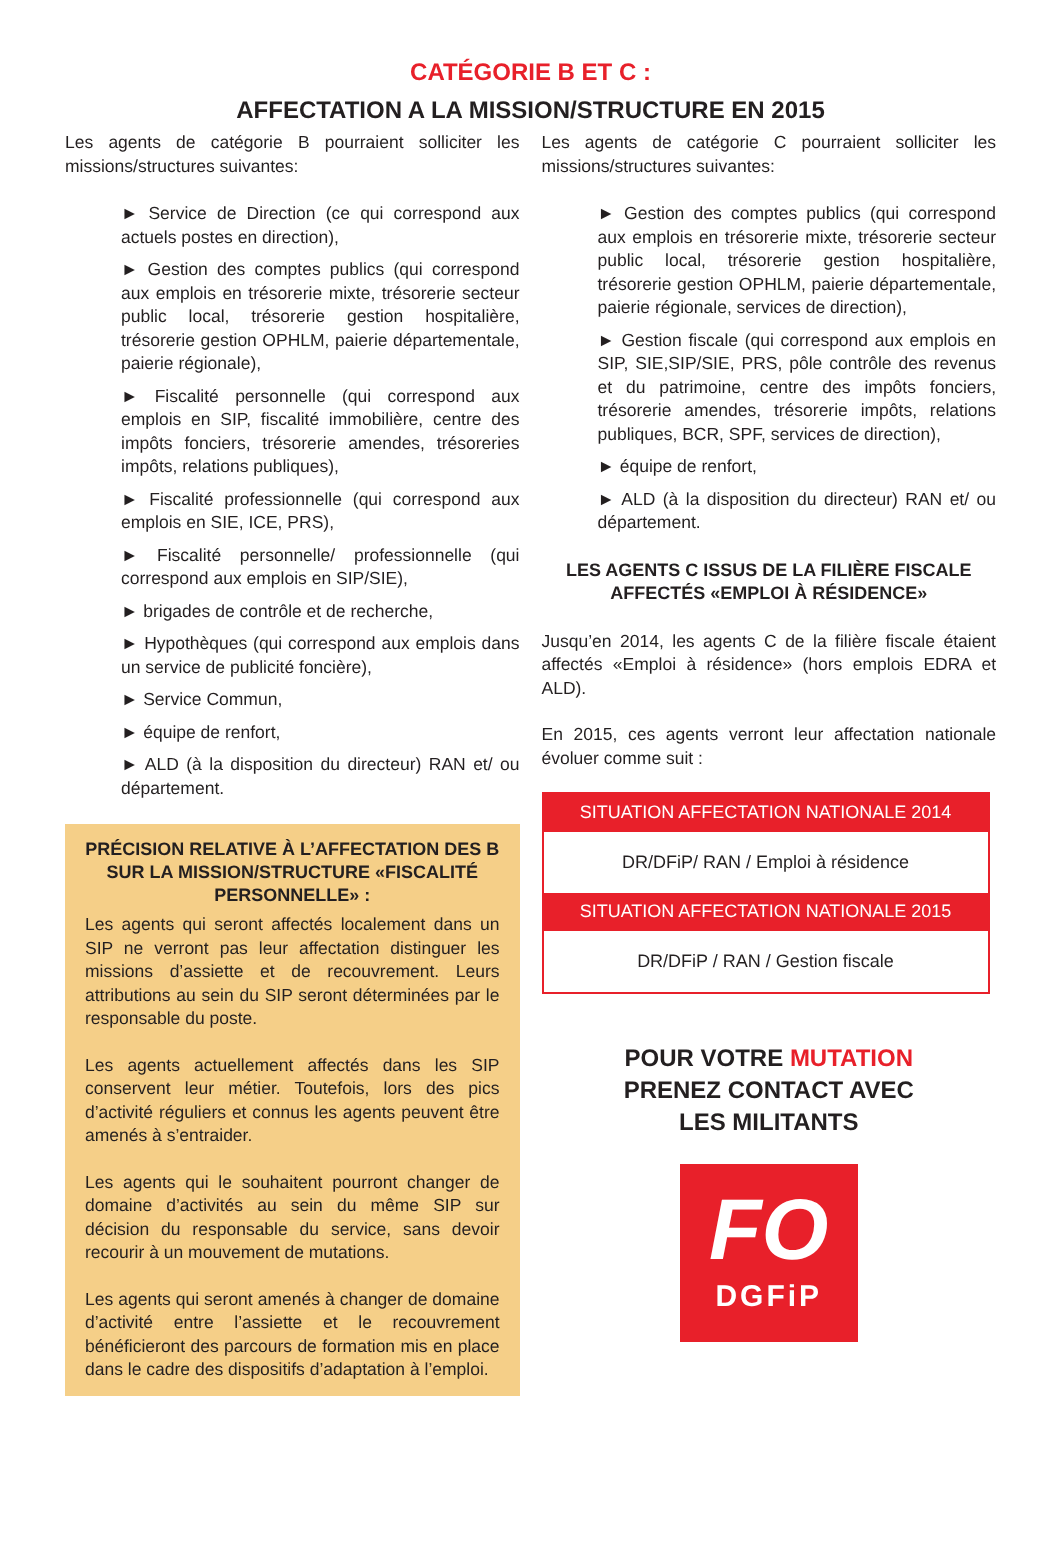CATÉGORIE B ET C :
AFFECTATION A LA MISSION/STRUCTURE EN 2015
Les agents de catégorie B pourraient solliciter les missions/structures suivantes:
► Service de Direction (ce qui correspond aux actuels postes en direction),
► Gestion des comptes publics (qui correspond aux emplois en trésorerie mixte, trésorerie secteur public local, trésorerie gestion hospitalière, trésorerie gestion OPHLM, paierie départementale, paierie régionale),
► Fiscalité personnelle (qui correspond aux emplois en SIP, fiscalité immobilière, centre des impôts fonciers, trésorerie amendes, trésoreries impôts, relations publiques),
► Fiscalité professionnelle (qui correspond aux emplois en SIE, ICE, PRS),
► Fiscalité personnelle/ professionnelle (qui correspond aux emplois en SIP/SIE),
► brigades de contrôle et de recherche,
► Hypothèques (qui correspond aux emplois dans un service de publicité foncière),
► Service Commun,
► équipe de renfort,
► ALD (à la disposition du directeur) RAN et/ ou département.
PRÉCISION RELATIVE À L’AFFECTATION DES B SUR LA MISSION/STRUCTURE «FISCALITÉ PERSONNELLE» :
Les agents qui seront affectés localement dans un SIP ne verront pas leur affectation distinguer les missions d’assiette et de recouvrement. Leurs attributions au sein du SIP seront déterminées par le responsable du poste.
Les agents actuellement affectés dans les SIP conservent leur métier. Toutefois, lors des pics d’activité réguliers et connus les agents peuvent être amenés à s’entraider.
Les agents qui le souhaitent pourront changer de domaine d’activités au sein du même SIP sur décision du responsable du service, sans devoir recourir à un mouvement de mutations.
Les agents qui seront amenés à changer de domaine d’activité entre l’assiette et le recouvrement bénéficieront des parcours de formation mis en place dans le cadre des dispositifs d’adaptation à l’emploi.
Les agents de catégorie C pourraient solliciter les missions/structures suivantes:
► Gestion des comptes publics (qui correspond aux emplois en trésorerie mixte, trésorerie secteur public local, trésorerie gestion hospitalière, trésorerie gestion OPHLM, paierie départementale, paierie régionale, services de direction),
► Gestion fiscale (qui correspond aux emplois en SIP, SIE,SIP/SIE, PRS, pôle contrôle des revenus et du patrimoine, centre des impôts fonciers, trésorerie amendes, trésorerie impôts, relations publiques, BCR, SPF, services de direction),
► équipe de renfort,
► ALD (à la disposition du directeur) RAN et/ ou département.
LES AGENTS C ISSUS DE LA FILIÈRE FISCALE AFFECTÉS «EMPLOI À RÉSIDENCE»
Jusqu’en 2014, les agents C de la filière fiscale étaient affectés «Emploi à résidence» (hors emplois EDRA et ALD).
En 2015, ces agents verront leur affectation nationale évoluer comme suit :
| SITUATION AFFECTATION NATIONALE 2014 |
| --- |
| DR/DFiP/ RAN / Emploi à résidence |
| SITUATION AFFECTATION NATIONALE 2015 |
| DR/DFiP / RAN / Gestion fiscale |
POUR VOTRE MUTATION
PRENEZ CONTACT AVEC
LES MILITANTS
FO
DGFiP